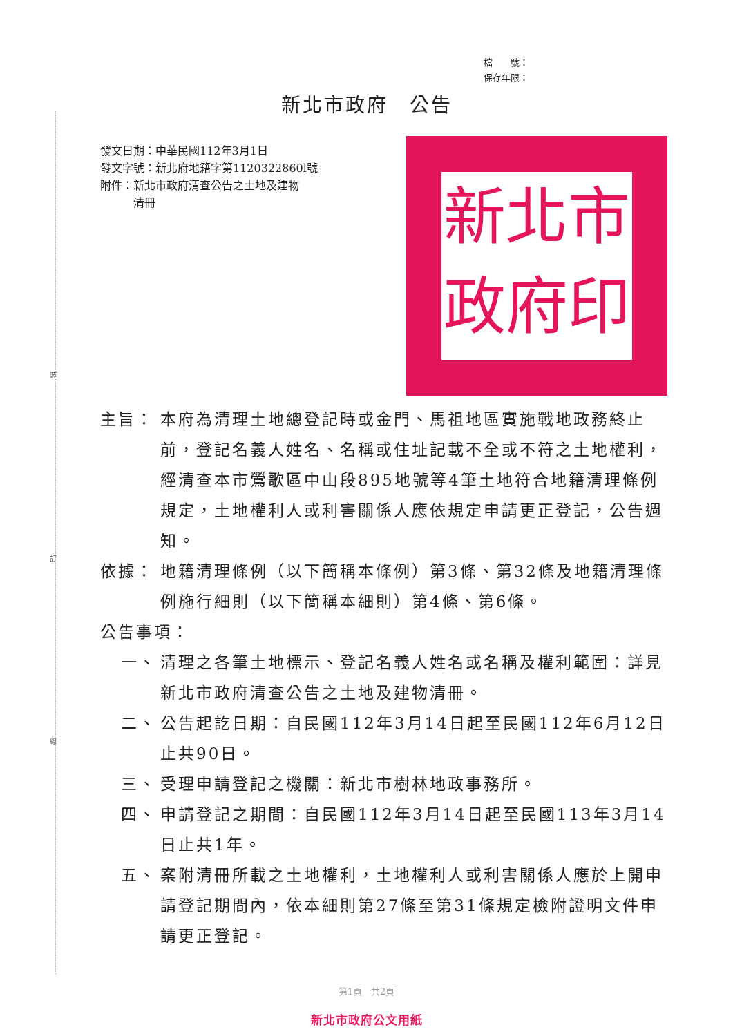裝
訂
線
檔　　號：
保存年限：
新北市政府　公告
發文日期：中華民國112年3月1日
發文字號：新北府地籍字第1120322860l號
附件：新北市政府清查公告之土地及建物
　　　清冊
新北市政府印
主旨： 本府為清理土地總登記時或金門、馬祖地區實施戰地政務終止前，登記名義人姓名、名稱或住址記載不全或不符之土地權利，經清查本市鶯歌區中山段895地號等4筆土地符合地籍清理條例規定，土地權利人或利害關係人應依規定申請更正登記，公告週知。
依據： 地籍清理條例（以下簡稱本條例）第3條、第32條及地籍清理條例施行細則（以下簡稱本細則）第4條、第6條。
公告事項：
一、 清理之各筆土地標示、登記名義人姓名或名稱及權利範圍：詳見新北市政府清查公告之土地及建物清冊。
二、 公告起訖日期：自民國112年3月14日起至民國112年6月12日止共90日。
三、 受理申請登記之機關：新北市樹林地政事務所。
四、 申請登記之期間：自民國112年3月14日起至民國113年3月14日止共1年。
五、 案附清冊所載之土地權利，土地權利人或利害關係人應於上開申請登記期間內，依本細則第27條至第31條規定檢附證明文件申請更正登記。
第1頁　共2頁
新北市政府公文用紙